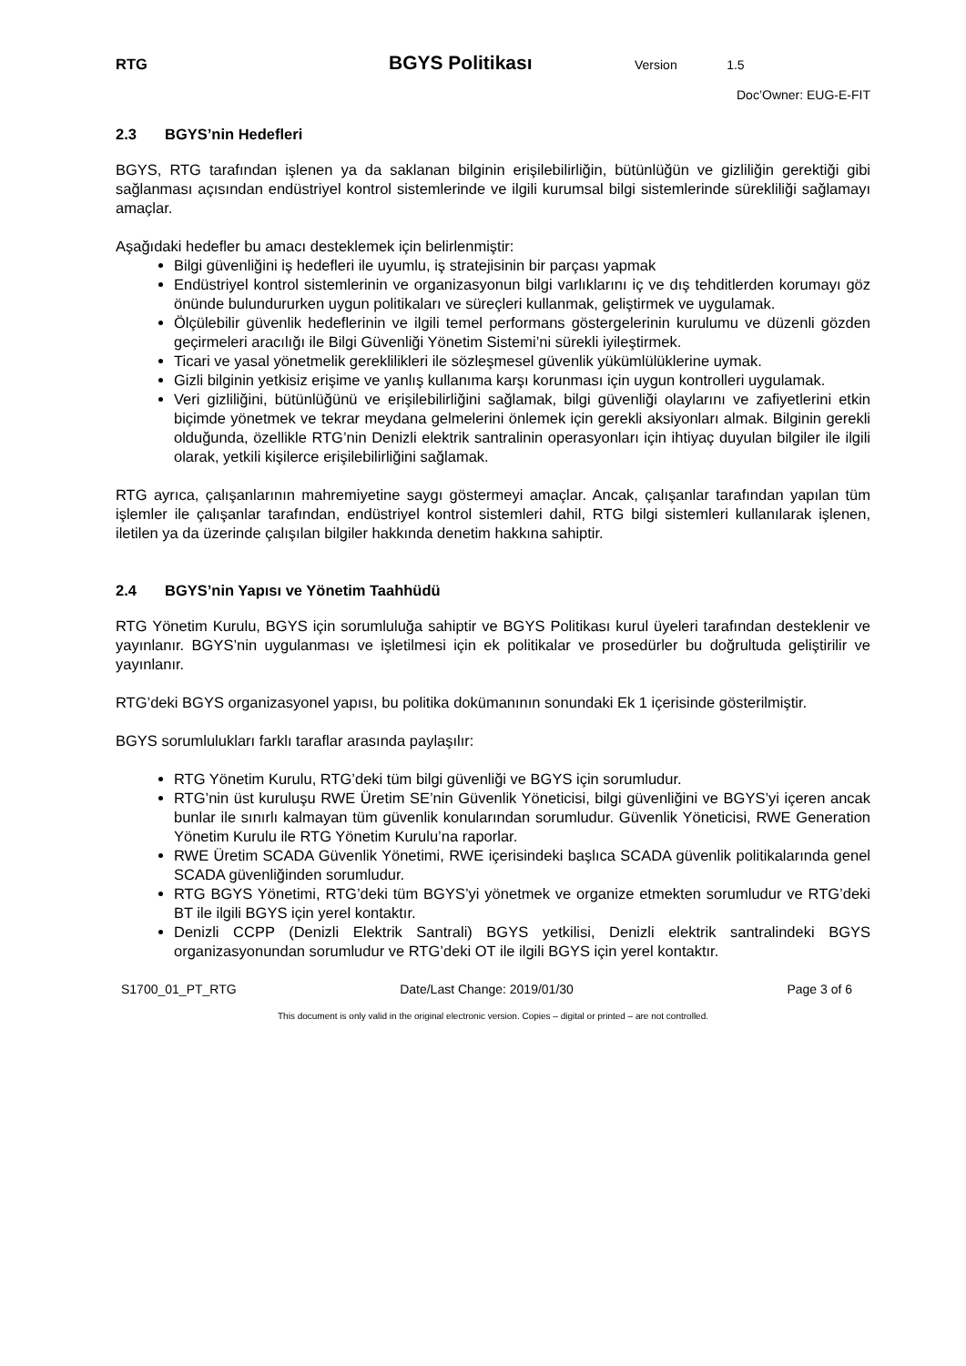RTG
BGYS Politikası
Version 1.5
Doc’Owner: EUG-E-FIT
2.3 BGYS’nin Hedefleri
BGYS, RTG tarafından işlenen ya da saklanan bilginin erişilebilirliğin, bütünlüğün ve gizliliğin gerektiği gibi sağlanması açısından endüstriyel kontrol sistemlerinde ve ilgili kurumsal bilgi sistemlerinde sürekliliği sağlamayı amaçlar.
Aşağıdaki hedefler bu amacı desteklemek için belirlenmiştir:
Bilgi güvenliğini iş hedefleri ile uyumlu, iş stratejisinin bir parçası yapmak
Endüstriyel kontrol sistemlerinin ve organizasyonun bilgi varlıklarını iç ve dış tehditlerden korumayı göz önünde bulundururken uygun politikaları ve süreçleri kullanmak, geliştirmek ve uygulamak.
Ölçülebilir güvenlik hedeflerinin ve ilgili temel performans göstergelerinin kurulumu ve düzenli gözden geçirmeleri aracılığı ile Bilgi Güvenliği Yönetim Sistemi’ni sürekli iyileştirmek.
Ticari ve yasal yönetmelik gereklilikleri ile sözleşmesel güvenlik yükümlülüklerine uymak.
Gizli bilginin yetkisiz erişime ve yanlış kullanıma karşı korunması için uygun kontrolleri uygulamak.
Veri gizliliğini, bütünlüğünü ve erişilebilirliğini sağlamak, bilgi güvenliği olaylarını ve zafiyetlerini etkin biçimde yönetmek ve tekrar meydana gelmelerini önlemek için gerekli aksiyonları almak. Bilginin gerekli olduğunda, özellikle RTG’nin Denizli elektrik santralinin operasyonları için ihtiyaç duyulan bilgiler ile ilgili olarak, yetkili kişilerce erişilebilirliğini sağlamak.
RTG ayrıca, çalışanlarının mahremiyetine saygı göstermeyi amaçlar. Ancak, çalışanlar tarafından yapılan tüm işlemler ile çalışanlar tarafından, endüstriyel kontrol sistemleri dahil, RTG bilgi sistemleri kullanılarak işlenen, iletilen ya da üzerinde çalışılan bilgiler hakkında denetim hakkına sahiptir.
2.4 BGYS’nin Yapısı ve Yönetim Taahhüdü
RTG Yönetim Kurulu, BGYS için sorumluluğa sahiptir ve BGYS Politikası kurul üyeleri tarafından desteklenir ve yayınlanır. BGYS’nin uygulanması ve işletilmesi için ek politikalar ve prosedürler bu doğrultuda geliştirilir ve yayınlanır.
RTG’deki BGYS organizasyonel yapısı, bu politika dokümanının sonundaki Ek 1 içerisinde gösterilmiştir.
BGYS sorumlulukları farklı taraflar arasında paylaşılır:
RTG Yönetim Kurulu, RTG’deki tüm bilgi güvenliği ve BGYS için sorumludur.
RTG’nin üst kuruluşu RWE Üretim SE’nin Güvenlik Yöneticisi, bilgi güvenliğini ve BGYS’yi içeren ancak bunlar ile sınırlı kalmayan tüm güvenlik konularından sorumludur. Güvenlik Yöneticisi, RWE Generation Yönetim Kurulu ile RTG Yönetim Kurulu’na raporlar.
RWE Üretim SCADA Güvenlik Yönetimi, RWE içerisindeki başlıca SCADA güvenlik politikalarında genel SCADA güvenliğinden sorumludur.
RTG BGYS Yönetimi, RTG’deki tüm BGYS’yi yönetmek ve organize etmekten sorumludur ve RTG’deki BT ile ilgili BGYS için yerel kontaktır.
Denizli CCPP (Denizli Elektrik Santrali) BGYS yetkilisi, Denizli elektrik santralindeki BGYS organizasyonundan sorumludur ve RTG’deki OT ile ilgili BGYS için yerel kontaktır.
S1700_01_PT_RTG Date/Last Change: 2019/01/30 Page 3 of 6
This document is only valid in the original electronic version. Copies – digital or printed – are not controlled.